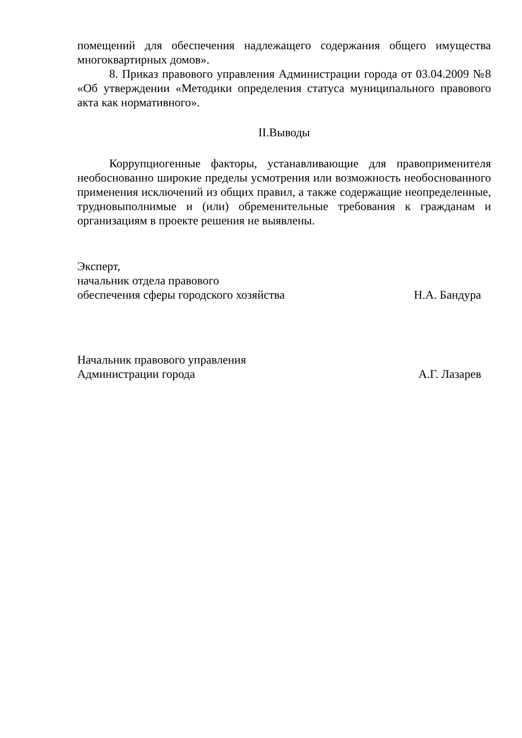помещений для обеспечения надлежащего содержания общего имущества многоквартирных домов».
8. Приказ правового управления Администрации города от 03.04.2009 №8 «Об утверждении «Методики определения статуса муниципального правового акта как нормативного».
II.Выводы
Коррупциогенные факторы, устанавливающие для правоприменителя необоснованно широкие пределы усмотрения или возможность необоснованного применения исключений из общих правил, а также содержащие неопределенные, трудновыполнимые и (или) обременительные требования к гражданам и организациям в проекте решения не выявлены.
Эксперт,
начальник отдела правового
обеспечения сферы городского хозяйства
Н.А. Бандура
Начальник правового управления
Администрации города
А.Г. Лазарев